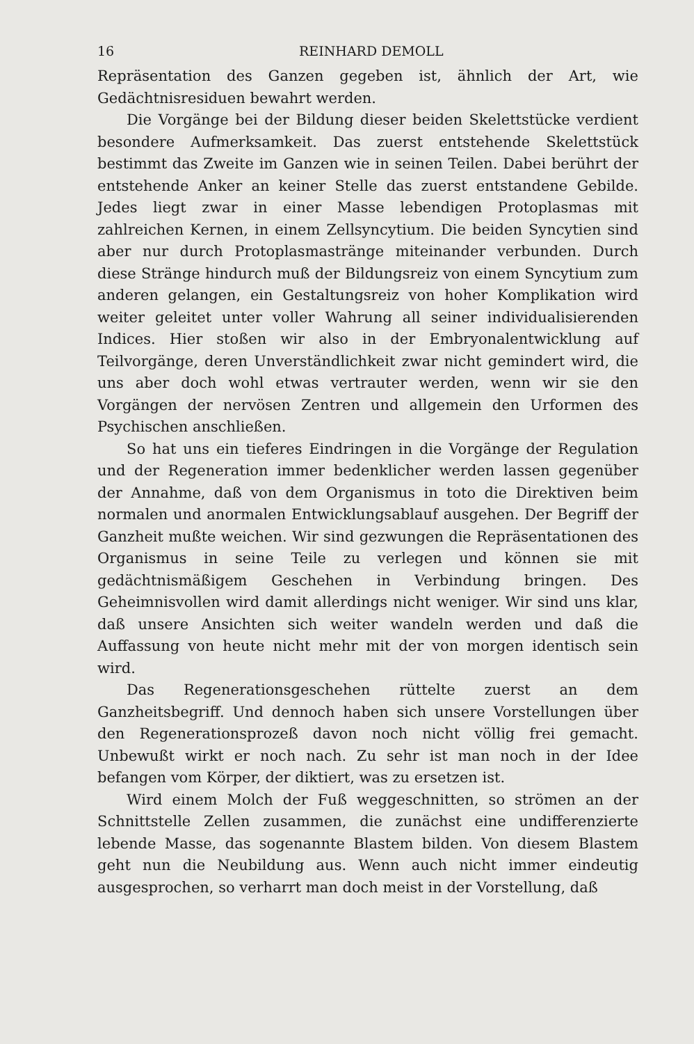16 REINHARD DEMOLL
Repräsentation des Ganzen gegeben ist, ähnlich der Art, wie Gedächtnisresiduen bewahrt werden.
Die Vorgänge bei der Bildung dieser beiden Skelettstücke verdient besondere Aufmerksamkeit. Das zuerst entstehende Skelettstück bestimmt das Zweite im Ganzen wie in seinen Teilen. Dabei berührt der entstehende Anker an keiner Stelle das zuerst entstandene Gebilde. Jedes liegt zwar in einer Masse lebendigen Protoplasmas mit zahlreichen Kernen, in einem Zellsyncytium. Die beiden Syncytien sind aber nur durch Protoplasmastränge miteinander verbunden. Durch diese Stränge hindurch muß der Bildungsreiz von einem Syncytium zum anderen gelangen, ein Gestaltungsreiz von hoher Komplikation wird weiter geleitet unter voller Wahrung all seiner individualisierenden Indices. Hier stoßen wir also in der Embryonalentwicklung auf Teilvorgänge, deren Unverständlichkeit zwar nicht gemindert wird, die uns aber doch wohl etwas vertrauter werden, wenn wir sie den Vorgängen der nervösen Zentren und allgemein den Urformen des Psychischen anschließen.
So hat uns ein tieferes Eindringen in die Vorgänge der Regulation und der Regeneration immer bedenklicher werden lassen gegenüber der Annahme, daß von dem Organismus in toto die Direktiven beim normalen und anormalen Entwicklungsablauf ausgehen. Der Begriff der Ganzheit mußte weichen. Wir sind gezwungen die Repräsentationen des Organismus in seine Teile zu verlegen und können sie mit gedächtnismäßigem Geschehen in Verbindung bringen. Des Geheimnisvollen wird damit allerdings nicht weniger. Wir sind uns klar, daß unsere Ansichten sich weiter wandeln werden und daß die Auffassung von heute nicht mehr mit der von morgen identisch sein wird.
Das Regenerationsgeschehen rüttelte zuerst an dem Ganzheitsbegriff. Und dennoch haben sich unsere Vorstellungen über den Regenerationsprozeß davon noch nicht völlig frei gemacht. Unbewußt wirkt er noch nach. Zu sehr ist man noch in der Idee befangen vom Körper, der diktiert, was zu ersetzen ist.
Wird einem Molch der Fuß weggeschnitten, so strömen an der Schnittstelle Zellen zusammen, die zunächst eine undifferenzierte lebende Masse, das sogenannte Blastem bilden. Von diesem Blastem geht nun die Neubildung aus. Wenn auch nicht immer eindeutig ausgesprochen, so verharrt man doch meist in der Vorstellung, daß